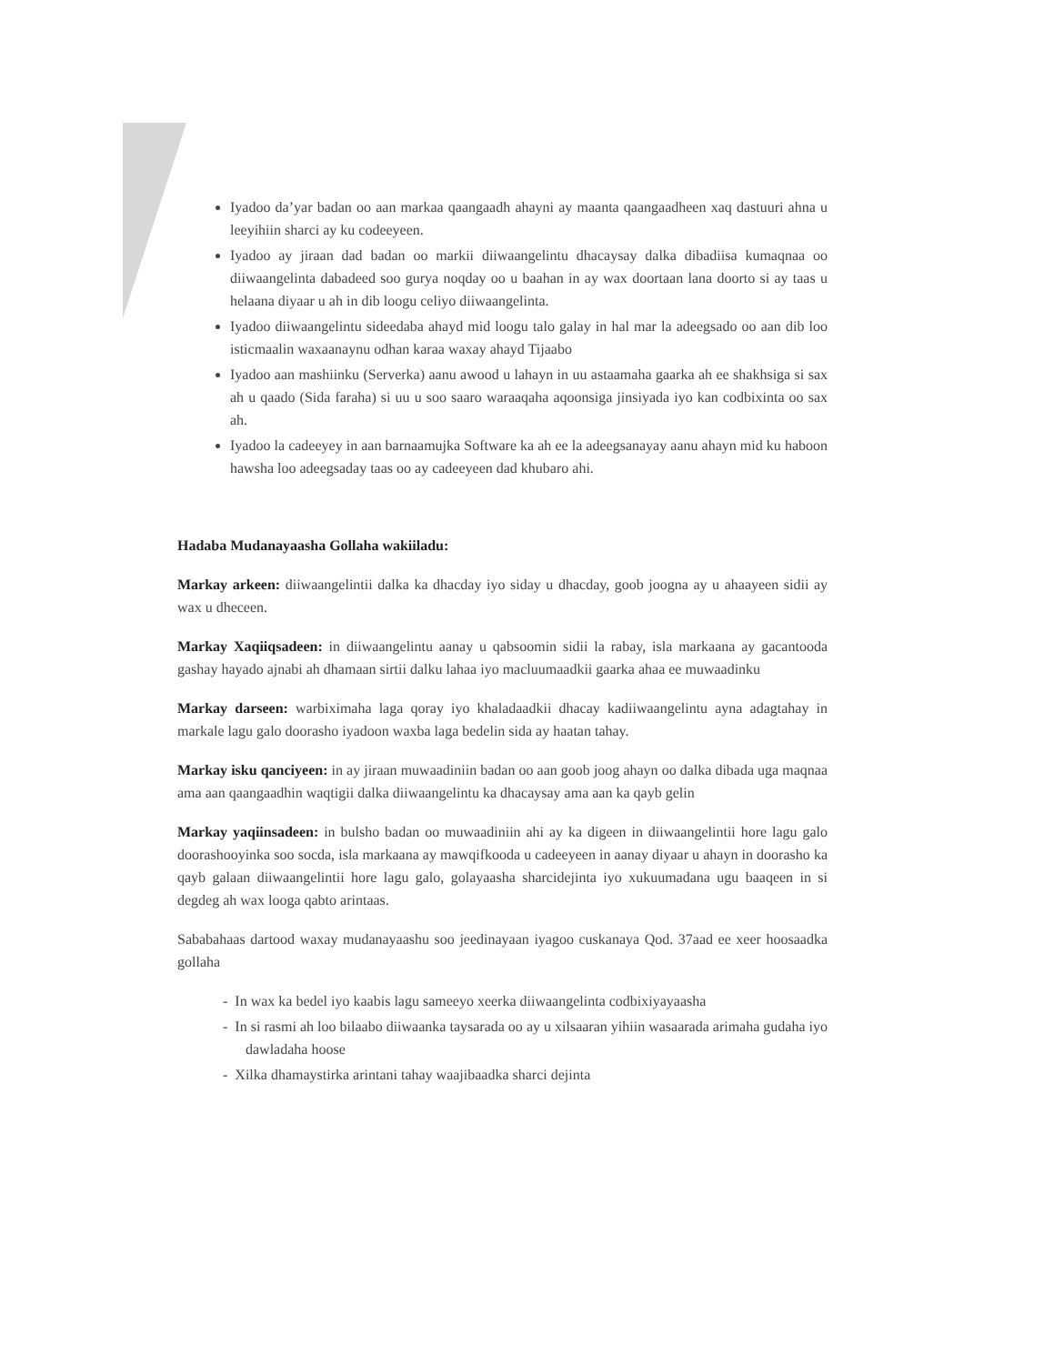Iyadoo da’yar badan oo aan markaa qaangaadh ahayni ay maanta qaangaadheen xaq dastuuri ahna u leeyihiin sharci ay ku codeeyeen.
Iyadoo ay jiraan dad badan oo markii diiwaangelintu dhacaysay dalka dibadiisa kumaqnaa oo diiwaangelinta dabadeed soo gurya noqday oo u baahan in ay wax doortaan lana doorto si ay taas u helaana diyaar u ah in dib loogu celiyo diiwaangelinta.
Iyadoo diiwaangelintu sideedaba ahayd mid loogu talo galay in hal mar la adeegsado oo aan dib loo isticmaalin waxaanaynu odhan karaa waxay ahayd Tijaabo
Iyadoo aan mashiinku (Serverka) aanu awood u lahayn in uu astaamaha gaarka ah ee shakhsiga si sax ah u qaado (Sida faraha) si uu u soo saaro waraaqaha aqoonsiga jinsiyada iyo kan codbixinta oo sax ah.
Iyadoo la cadeeyey in aan barnaamujka Software ka ah ee la adeegsanayay aanu ahayn mid ku haboon hawsha loo adeegsaday taas oo ay cadeeyeen dad khubaro ahi.
Hadaba Mudanayaasha Gollaha wakiiladu:
Markay arkeen: diiwaangelintii dalka ka dhacday iyo siday u dhacday, goob joogna ay u ahaayeen sidii ay wax u dheceen.
Markay Xaqiiqsadeen: in diiwaangelintu aanay u qabsoomin sidii la rabay, isla markaana ay gacantooda gashay hayado ajnabi ah dhamaan sirtii dalku lahaa iyo macluumaadkii gaarka ahaa ee muwaadinku
Markay darseen: warbiximaha laga qoray iyo khaladaadkii dhacay kadiiwaangelintu ayna adagtahay in markale lagu galo doorasho iyadoon waxba laga bedelin sida ay haatan tahay.
Markay isku qanciyeen: in ay jiraan muwaadiniin badan oo aan goob joog ahayn oo dalka dibada uga maqnaa ama aan qaangaadhin waqtigii dalka diiwaangelintu ka dhacaysay ama aan ka qayb gelin
Markay yaqiinsadeen: in bulsho badan oo muwaadiniin ahi ay ka digeen in diiwaangelintii hore lagu galo doorashooyinka soo socda, isla markaana ay mawqifkooda u cadeeyeen in aanay diyaar u ahayn in doorasho ka qayb galaan diiwaangelintii hore lagu galo, golayaasha sharcidejinta iyo xukuumadana ugu baaqeen in si degdeg ah wax looga qabto arintaas.
Sababahaas dartood waxay mudanayaashu soo jeedinayaan iyagoo cuskanaya Qod. 37aad ee xeer hoosaadka gollaha
- In wax ka bedel iyo kaabis lagu sameeyo xeerka diiwaangelinta codbixiyayaasha
- In si rasmi ah loo bilaabo diiwaanka taysarada oo ay u xilsaaran yihiin wasaarada arimaha gudaha iyo dawladaha hoose
- Xilka dhamaystirka arintani tahay waajibaadka sharci dejinta